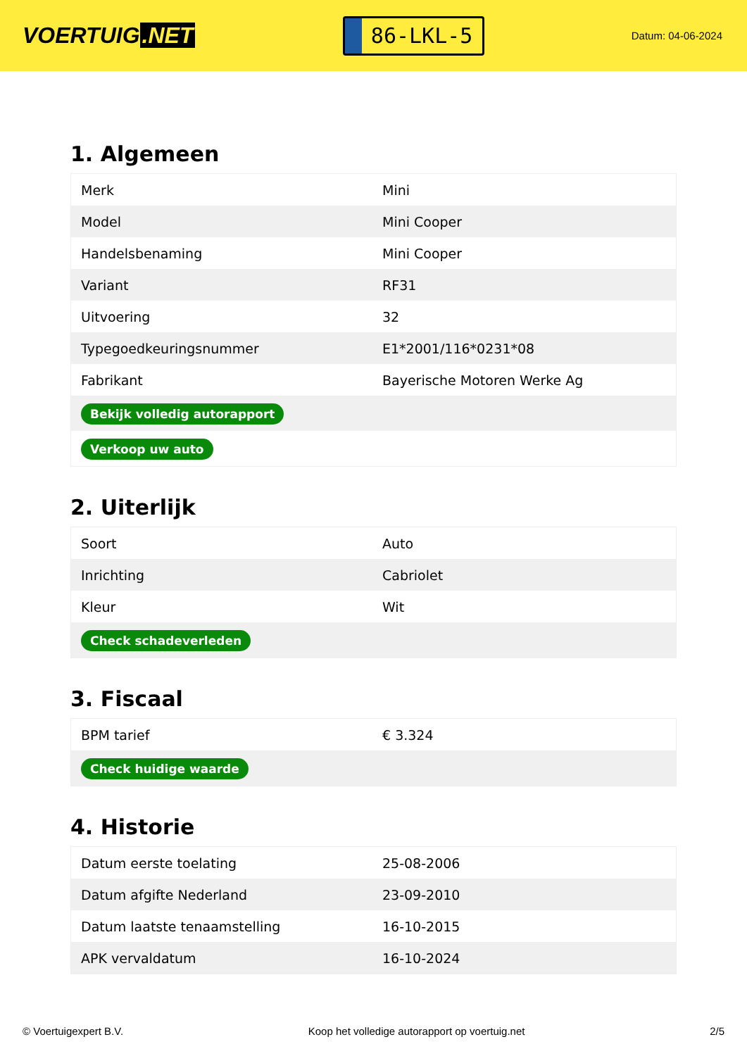VOERTUIG.NET
86-LKL-5
Datum: 04-06-2024
1. Algemeen
| Merk | Mini |
| Model | Mini Cooper |
| Handelsbenaming | Mini Cooper |
| Variant | RF31 |
| Uitvoering | 32 |
| Typegoedkeuringsnummer | E1*2001/116*0231*08 |
| Fabrikant | Bayerische Motoren Werke Ag |
| Bekijk volledig autorapport | |
| Verkoop uw auto | |
2. Uiterlijk
| Soort | Auto |
| Inrichting | Cabriolet |
| Kleur | Wit |
| Check schadeverleden | |
3. Fiscaal
| BPM tarief | € 3.324 |
| Check huidige waarde | |
4. Historie
| Datum eerste toelating | 25-08-2006 |
| Datum afgifte Nederland | 23-09-2010 |
| Datum laatste tenaamstelling | 16-10-2015 |
| APK vervaldatum | 16-10-2024 |
© Voertuigexpert B.V. Koop het volledige autorapport op voertuig.net 2/5